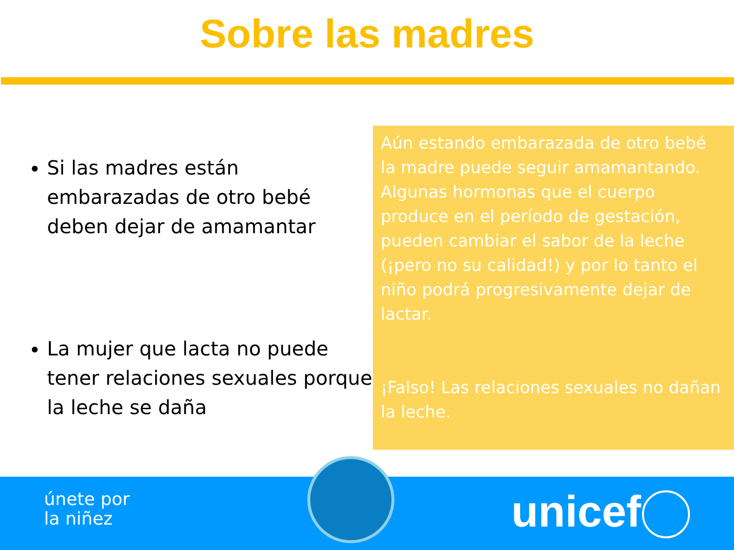Sobre las madres
Si las madres están embarazadas de otro bebé deben dejar de amamantar
La mujer que lacta no puede tener relaciones sexuales porque la leche se daña
Aún estando embarazada de otro bebé la madre puede seguir amamantando. Algunas hormonas que el cuerpo produce en el período de gestación, pueden cambiar el sabor de la leche (¡pero no su calidad!) y por lo tanto el niño podrá progresivamente dejar de lactar.
¡Falso! Las relaciones sexuales no dañan la leche.
únete por
la niñez
unicef